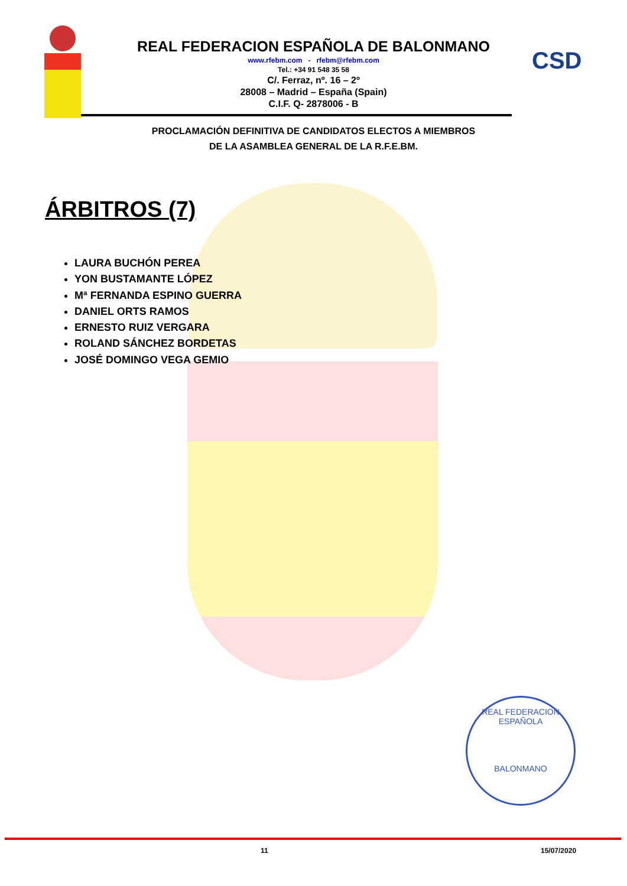CSD
REAL FEDERACION ESPAÑOLA DE BALONMANO
www.rfebm.com - rfebm@rfebm.com
Tel.: +34 91 548 35 58
C/. Ferraz, nº. 16 – 2º
28008 – Madrid – España (Spain)
C.I.F. Q- 2878006 - B
PROCLAMACIÓN DEFINITIVA DE CANDIDATOS ELECTOS A MIEMBROS
DE LA ASAMBLEA GENERAL DE LA R.F.E.BM.
ÁRBITROS (7)
LAURA BUCHÓN PEREA
YON BUSTAMANTE LÓPEZ
Mª FERNANDA ESPINO GUERRA
DANIEL ORTS RAMOS
ERNESTO RUIZ VERGARA
ROLAND SÁNCHEZ BORDETAS
JOSÉ DOMINGO VEGA GEMIO
REAL FEDERACION ESPAÑOLA
BALONMANO
11 15/07/2020